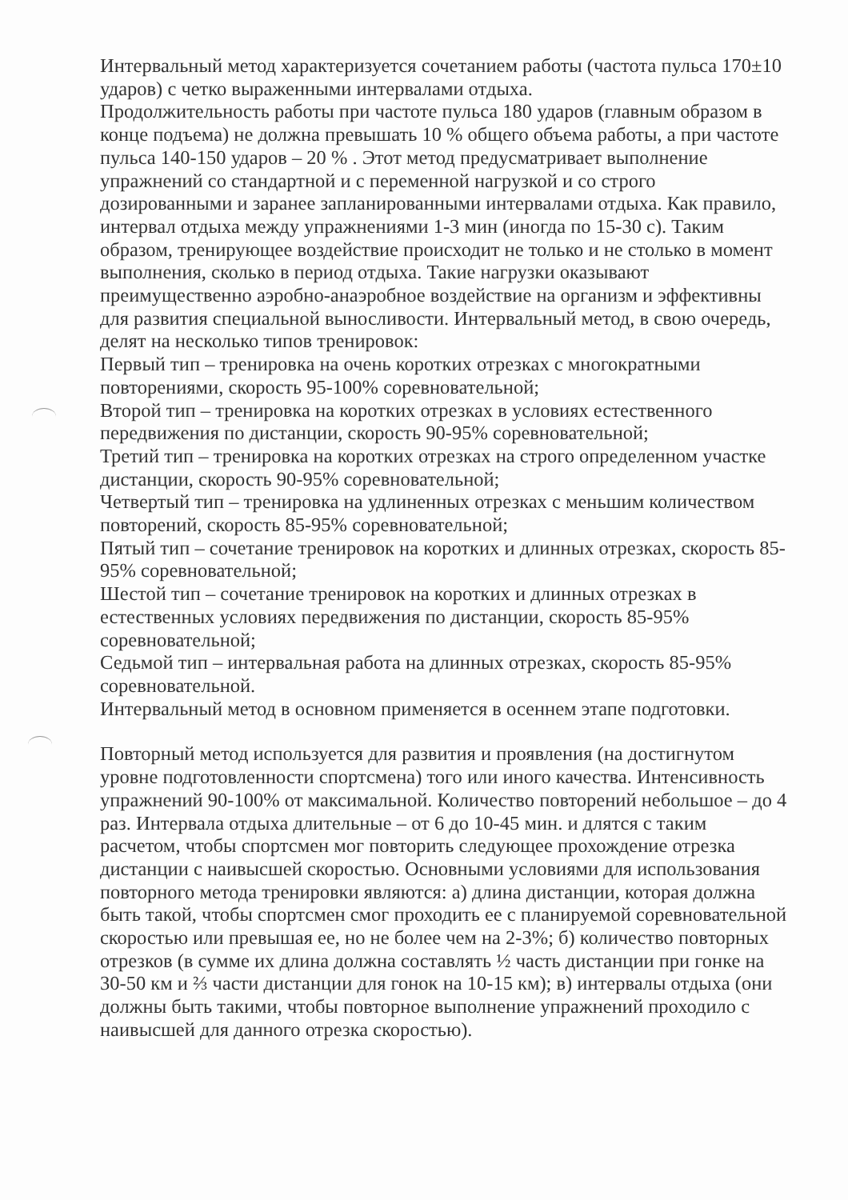Интервальный метод характеризуется сочетанием работы (частота пульса 170±10 ударов) с четко выраженными интервалами отдыха.
Продолжительность работы при частоте пульса 180 ударов (главным образом в конце подъема) не должна превышать 10 % общего объема работы, а при частоте пульса 140-150 ударов – 20 % . Этот метод предусматривает выполнение упражнений со стандартной и с переменной нагрузкой и со строго дозированными и заранее запланированными интервалами отдыха. Как правило, интервал отдыха между упражнениями 1-3 мин (иногда по 15-30 с). Таким образом, тренирующее воздействие происходит не только и не столько в момент выполнения, сколько в период отдыха. Такие нагрузки оказывают преимущественно аэробно-анаэробное воздействие на организм и эффективны для развития специальной выносливости. Интервальный метод, в свою очередь, делят на несколько типов тренировок:
Первый тип – тренировка на очень коротких отрезках с многократными повторениями, скорость 95-100% соревновательной;
Второй тип – тренировка на коротких отрезках в условиях естественного передвижения по дистанции, скорость 90-95% соревновательной;
Третий тип – тренировка на коротких отрезках на строго определенном участке дистанции, скорость 90-95% соревновательной;
Четвертый тип – тренировка на удлиненных отрезках с меньшим количеством повторений, скорость 85-95% соревновательной;
Пятый тип – сочетание тренировок на коротких и длинных отрезках, скорость 85-95% соревновательной;
Шестой тип – сочетание тренировок на коротких и длинных отрезках в естественных условиях передвижения по дистанции, скорость 85-95% соревновательной;
Седьмой тип – интервальная работа на длинных отрезках, скорость 85-95% соревновательной.
Интервальный метод в основном применяется в осеннем этапе подготовки.
Повторный метод используется для развития и проявления (на достигнутом уровне подготовленности спортсмена) того или иного качества. Интенсивность упражнений 90-100% от максимальной. Количество повторений небольшое – до 4 раз. Интервала отдыха длительные – от 6 до 10-45 мин. и длятся с таким расчетом, чтобы спортсмен мог повторить следующее прохождение отрезка дистанции с наивысшей скоростью. Основными условиями для использования повторного метода тренировки являются: а) длина дистанции, которая должна быть такой, чтобы спортсмен смог проходить ее с планируемой соревновательной скоростью или превышая ее, но не более чем на 2-3%; б) количество повторных отрезков (в сумме их длина должна составлять ½ часть дистанции при гонке на 30-50 км и ⅔ части дистанции для гонок на 10-15 км); в) интервалы отдыха (они должны быть такими, чтобы повторное выполнение упражнений проходило с наивысшей для данного отрезка скоростью).